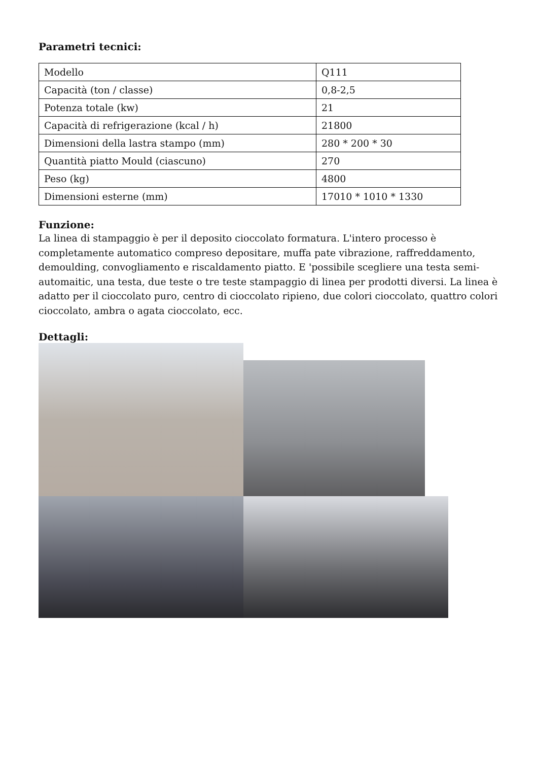Parametri tecnici:
| Modello | Q111 |
| Capacità (ton / classe) | 0,8-2,5 |
| Potenza totale (kw) | 21 |
| Capacità di refrigerazione (kcal / h) | 21800 |
| Dimensioni della lastra stampo (mm) | 280 * 200 * 30 |
| Quantità piatto Mould (ciascuno) | 270 |
| Peso (kg) | 4800 |
| Dimensioni esterne (mm) | 17010 * 1010 * 1330 |
Funzione:
La linea di stampaggio è per il deposito cioccolato formatura. L'intero processo è completamente automatico compreso depositare, muffa pate vibrazione, raffreddamento, demoulding, convogliamento e riscaldamento piatto. E 'possibile scegliere una testa semi-automaitic, una testa, due teste o tre teste stampaggio di linea per prodotti diversi. La linea è adatto per il cioccolato puro, centro di cioccolato ripieno, due colori cioccolato, quattro colori cioccolato, ambra o agata cioccolato, ecc.
Dettagli: